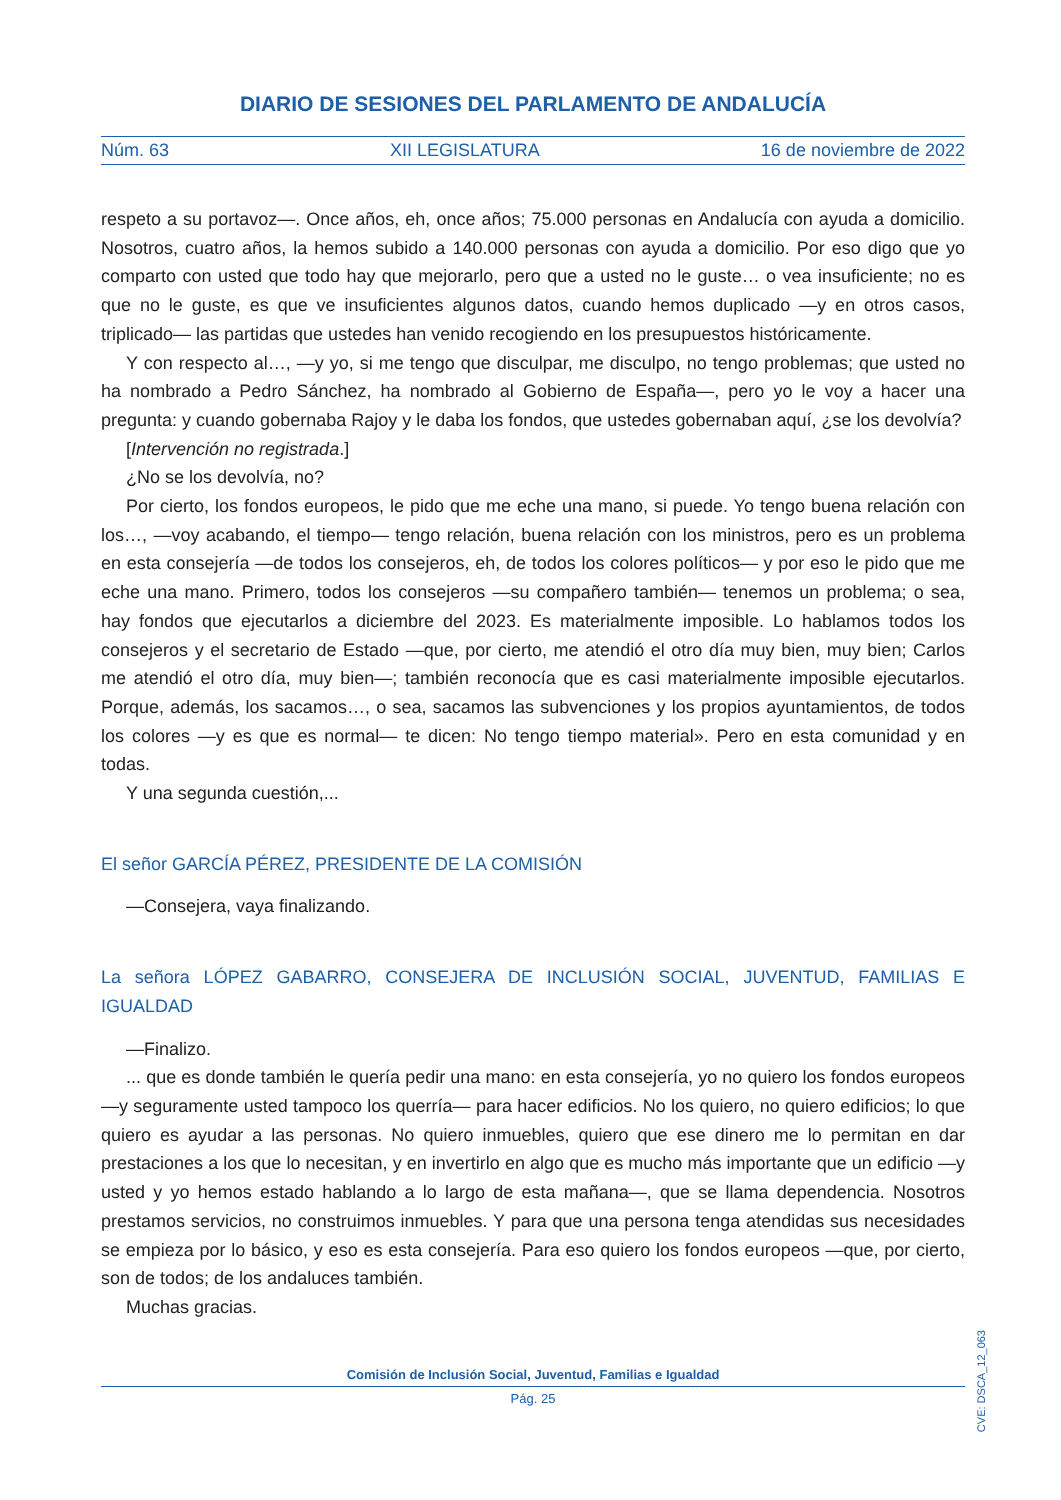DIARIO DE SESIONES DEL PARLAMENTO DE ANDALUCÍA
Núm. 63 XII LEGISLATURA 16 de noviembre de 2022
respeto a su portavoz—. Once años, eh, once años; 75.000 personas en Andalucía con ayuda a domicilio. Nosotros, cuatro años, la hemos subido a 140.000 personas con ayuda a domicilio. Por eso digo que yo comparto con usted que todo hay que mejorarlo, pero que a usted no le guste… o vea insuficiente; no es que no le guste, es que ve insuficientes algunos datos, cuando hemos duplicado —y en otros casos, triplicado— las partidas que ustedes han venido recogiendo en los presupuestos históricamente.
Y con respecto al…, —y yo, si me tengo que disculpar, me disculpo, no tengo problemas; que usted no ha nombrado a Pedro Sánchez, ha nombrado al Gobierno de España—, pero yo le voy a hacer una pregunta: y cuando gobernaba Rajoy y le daba los fondos, que ustedes gobernaban aquí, ¿se los devolvía?
[Intervención no registrada.]
¿No se los devolvía, no?
Por cierto, los fondos europeos, le pido que me eche una mano, si puede. Yo tengo buena relación con los…, —voy acabando, el tiempo— tengo relación, buena relación con los ministros, pero es un problema en esta consejería —de todos los consejeros, eh, de todos los colores políticos— y por eso le pido que me eche una mano. Primero, todos los consejeros —su compañero también— tenemos un problema; o sea, hay fondos que ejecutarlos a diciembre del 2023. Es materialmente imposible. Lo hablamos todos los consejeros y el secretario de Estado —que, por cierto, me atendió el otro día muy bien, muy bien; Carlos me atendió el otro día, muy bien—; también reconocía que es casi materialmente imposible ejecutarlos. Porque, además, los sacamos…, o sea, sacamos las subvenciones y los propios ayuntamientos, de todos los colores —y es que es normal— te dicen: No tengo tiempo material». Pero en esta comunidad y en todas.
Y una segunda cuestión,...
El señor GARCÍA PÉREZ, PRESIDENTE DE LA COMISIÓN
—Consejera, vaya finalizando.
La señora LÓPEZ GABARRO, CONSEJERA DE INCLUSIÓN SOCIAL, JUVENTUD, FAMILIAS E IGUALDAD
—Finalizo.
... que es donde también le quería pedir una mano: en esta consejería, yo no quiero los fondos europeos —y seguramente usted tampoco los querría— para hacer edificios. No los quiero, no quiero edificios; lo que quiero es ayudar a las personas. No quiero inmuebles, quiero que ese dinero me lo permitan en dar prestaciones a los que lo necesitan, y en invertirlo en algo que es mucho más importante que un edificio —y usted y yo hemos estado hablando a lo largo de esta mañana—, que se llama dependencia. Nosotros prestamos servicios, no construimos inmuebles. Y para que una persona tenga atendidas sus necesidades se empieza por lo básico, y eso es esta consejería. Para eso quiero los fondos europeos —que, por cierto, son de todos; de los andaluces también.
Muchas gracias.
CVE: DSCA_12_063
Comisión de Inclusión Social, Juventud, Familias e Igualdad
Pág. 25